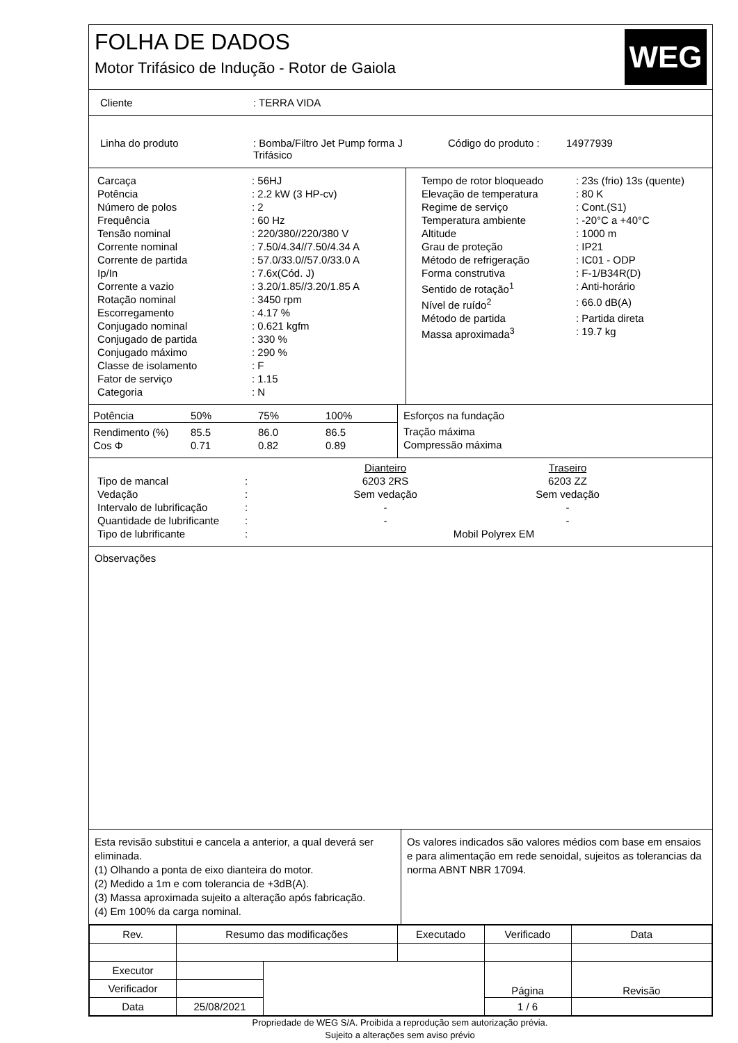FOLHA DE DADOS
Motor Trifásico de Indução - Rotor de Gaiola
WEG
Cliente: TERRA VIDA
Linha do produto: Bomba/Filtro Jet Pump forma J
Trifásico Código do produto : 14977939
| Carcaça | : 56HJ |
| Potência | : 2.2 kW (3 HP-cv) |
| Número de polos | : 2 |
| Frequência | : 60 Hz |
| Tensão nominal | : 220/380//220/380 V |
| Corrente nominal | : 7.50/4.34//7.50/4.34 A |
| Corrente de partida | : 57.0/33.0//57.0/33.0 A |
| Ip/In | : 7.6x(Cód. J) |
| Corrente a vazio | : 3.20/1.85//3.20/1.85 A |
| Rotação nominal | : 3450 rpm |
| Escorregamento | : 4.17 % |
| Conjugado nominal | : 0.621 kgfm |
| Conjugado de partida | : 330 % |
| Conjugado máximo | : 290 % |
| Classe de isolamento | : F |
| Fator de serviço | : 1.15 |
| Categoria | : N |
| Tempo de rotor bloqueado | : 23s (frio) 13s (quente) |
| Elevação de temperatura | : 80 K |
| Regime de serviço | : Cont.(S1) |
| Temperatura ambiente | : -20°C a +40°C |
| Altitude | : 1000 m |
| Grau de proteção | : IP21 |
| Método de refrigeração | : IC01 - ODP |
| Forma construtiva | : F-1/B34R(D) |
| Sentido de rotação<sup>1</sup> | : Anti-horário |
| Nível de ruído<sup>2</sup> | : 66.0 dB(A) |
| Método de partida | : Partida direta |
| Massa aproximada<sup>3</sup> | : 19.7 kg |
| Potência | 50% | 75% | 100% |
| Rendimento (%) | 85.5 | 86.0 | 86.5 |
| Cos Φ | 0.71 | 0.82 | 0.89 |
Esforços na fundação
Tração máxima
Compressão máxima
| | | Dianteiro | Traseiro | |
| Tipo de mancal | : | 6203 2RS | 6203 ZZ | |
| Vedação | : | Sem vedação | Sem vedação | |
| Intervalo de lubrificação | : | - | - | |
| Quantidade de lubrificante | : | - | - | |
| Tipo de lubrificante | : | Mobil Polyrex EM | | |
Observações
Esta revisão substitui e cancela a anterior, a qual deverá ser eliminada.
(1) Olhando a ponta de eixo dianteira do motor.
(2) Medido a 1m e com tolerancia de +3dB(A).
(3) Massa aproximada sujeito a alteração após fabricação.
(4) Em 100% da carga nominal.
Os valores indicados são valores médios com base em ensaios e para alimentação em rede senoidal, sujeitos as tolerancias da norma ABNT NBR 17094.
| Rev. | Resumo das modificações | | Executado | Verificado | Data |
| Executor | | | | Página | Revisão |
| Verificador | | | | | |
| Data | 25/08/2021 | | | 1 / 6 | |
Propriedade de WEG S/A. Proibida a reprodução sem autorização prévia.
Sujeito a alterações sem aviso prévio